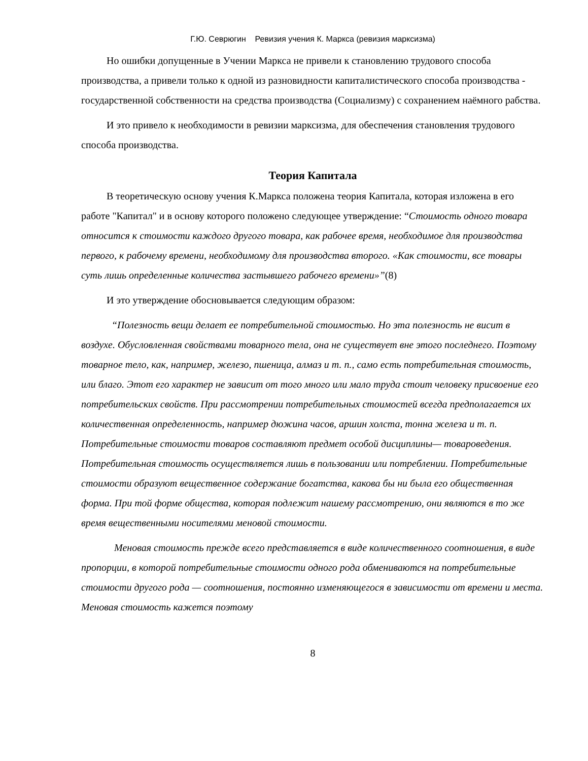Г.Ю. Севрюгин Ревизия учения К. Маркса (ревизия марксизма)
Но ошибки допущенные в Учении Маркса не привели к становлению трудового способа производства, а привели только к одной из разновидности капиталистического способа производства - государственной собственности на средства производства (Социализму) с сохранением наёмного рабства.
И это привело к необходимости в ревизии марксизма, для обеспечения становления трудового способа производства.
Теория Капитала
В теоретическую основу учения К.Маркса положена теория Капитала, которая изложена в его работе "Капитал" и в основу которого положено следующее утверждение: “Стоимость одного товара относится к стоимости каждого другого товара, как рабочее время, необходимое для производства первого, к рабочему времени, необходимому для производства второго. «Как стоимости, все товары суть лишь определенные количества застывшего рабочего времени»”(8)
И это утверждение обосновывается следующим образом:
“Полезность вещи делает ее потребительной стоимостью. Но эта полезность не висит в воздухе. Обусловленная свойствами товарного тела, она не существует вне этого последнего. Поэтому товарное тело, как, например, железо, пшеница, алмаз и т. п., само есть потребительная стоимость, или благо. Этот его характер не зависит от того много или мало труда стоит человеку присвоение его потребительских свойств. При рассмотрении потребительных стоимостей всегда предполагается их количественная определенность, например дюжина часов, аршин холста, тонна железа и т. п. Потребительные стоимости товаров составляют предмет особой дисциплины— товароведения. Потребительная стоимость осуществляется лишь в пользовании или потреблении. Потребительные стоимости образуют вещественное содержание богатства, какова бы ни была его общественная форма. При той форме общества, которая подлежит нашему рассмотрению, они являются в то же время вещественными носителями меновой стоимости.
Меновая стоимость прежде всего представляется в виде количественного соотношения, в виде пропорции, в которой потребительные стоимости одного рода обмениваются на потребительные стоимости другого рода — соотношения, постоянно изменяющегося в зависимости от времени и места. Меновая стоимость кажется поэтому
8